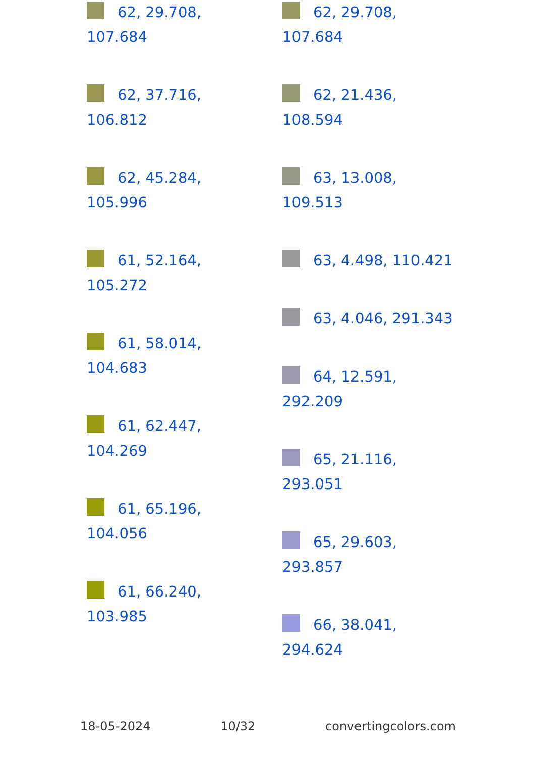62, 29.708, 107.684
62, 37.716, 106.812
62, 45.284, 105.996
61, 52.164, 105.272
61, 58.014, 104.683
61, 62.447, 104.269
61, 65.196, 104.056
61, 66.240, 103.985
62, 29.708, 107.684
62, 21.436, 108.594
63, 13.008, 109.513
63, 4.498, 110.421
63, 4.046, 291.343
64, 12.591, 292.209
65, 21.116, 293.051
65, 29.603, 293.857
66, 38.041, 294.624
18-05-2024 10/32 convertingcolors.com